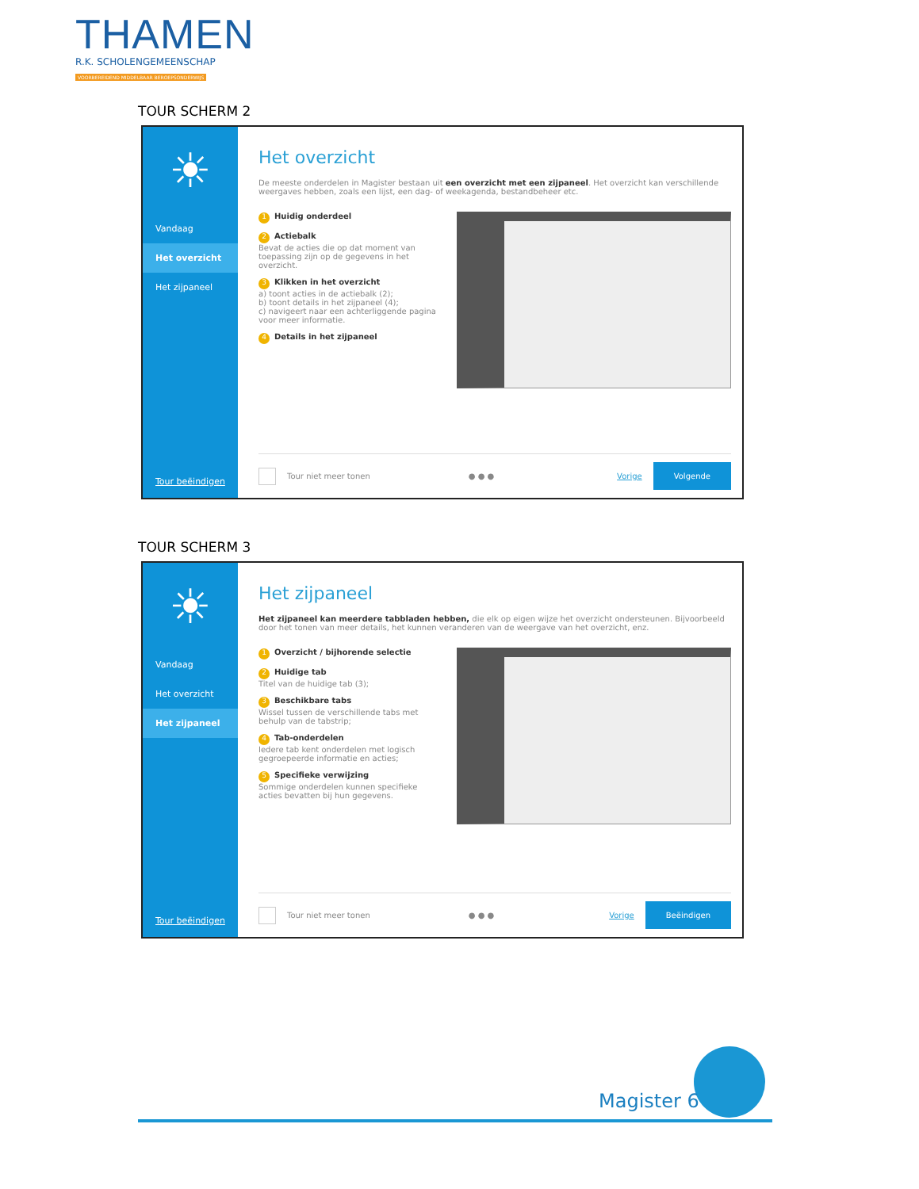THAMEN
R.K. SCHOLENGEMEENSCHAP
VOORBEREIDEND MIDDELBAAR BEROEPSONDERWIJS
TOUR SCHERM 2
☀
Vandaag
Het overzicht
Het zijpaneel
Tour beëindigen
Het overzicht
De meeste onderdelen in Magister bestaan uit een overzicht met een zijpaneel. Het overzicht kan verschillende weergaves hebben, zoals een lijst, een dag- of weekagenda, bestandbeheer etc.
1 Huidig onderdeel
2 Actiebalk
Bevat de acties die op dat moment van toepassing zijn op de gegevens in het overzicht.
3 Klikken in het overzicht
a) toont acties in de actiebalk (2);
b) toont details in het zijpaneel (4);
c) navigeert naar een achterliggende pagina voor meer informatie.
4 Details in het zijpaneel
Tour niet meer tonen ● ● ● Vorige Volgende
TOUR SCHERM 3
☀
Vandaag
Het overzicht
Het zijpaneel
Tour beëindigen
Het zijpaneel
Het zijpaneel kan meerdere tabbladen hebben, die elk op eigen wijze het overzicht ondersteunen. Bijvoorbeeld door het tonen van meer details, het kunnen veranderen van de weergave van het overzicht, enz.
1 Overzicht / bijhorende selectie
2 Huidige tab
Titel van de huidige tab (3);
3 Beschikbare tabs
Wissel tussen de verschillende tabs met behulp van de tabstrip;
4 Tab-onderdelen
Iedere tab kent onderdelen met logisch gegroepeerde informatie en acties;
5 Specifieke verwijzing
Sommige onderdelen kunnen specifieke acties bevatten bij hun gegevens.
Tour niet meer tonen ● ● ● Vorige Beëindigen
Magister 6